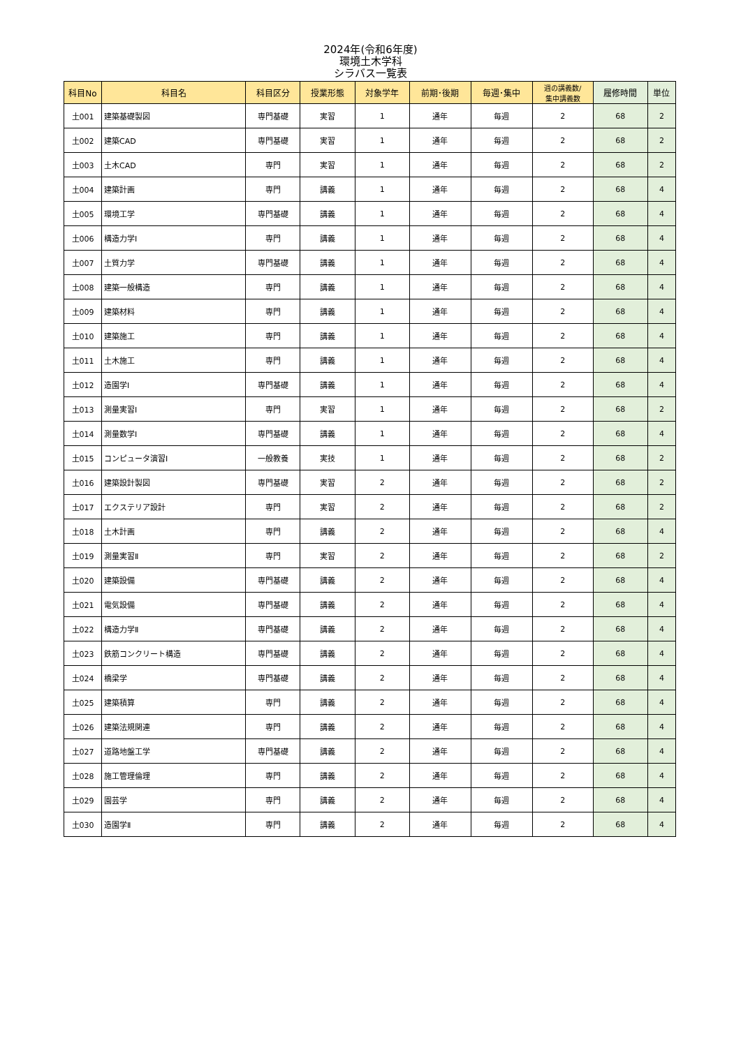2024年(令和6年度)
環境土木学科
シラバス一覧表
| 科目No | 科目名 | 科目区分 | 授業形態 | 対象学年 | 前期･後期 | 毎週･集中 | 週の講義数/ 集中講義数 | 履修時間 | 単位 |
| --- | --- | --- | --- | --- | --- | --- | --- | --- | --- |
| 土001 | 建築基礎製図 | 専門基礎 | 実習 | 1 | 通年 | 毎週 | 2 | 68 | 2 |
| 土002 | 建築CAD | 専門基礎 | 実習 | 1 | 通年 | 毎週 | 2 | 68 | 2 |
| 土003 | 土木CAD | 専門 | 実習 | 1 | 通年 | 毎週 | 2 | 68 | 2 |
| 土004 | 建築計画 | 専門 | 講義 | 1 | 通年 | 毎週 | 2 | 68 | 4 |
| 土005 | 環境工学 | 専門基礎 | 講義 | 1 | 通年 | 毎週 | 2 | 68 | 4 |
| 土006 | 構造力学Ⅰ | 専門 | 講義 | 1 | 通年 | 毎週 | 2 | 68 | 4 |
| 土007 | 土質力学 | 専門基礎 | 講義 | 1 | 通年 | 毎週 | 2 | 68 | 4 |
| 土008 | 建築一般構造 | 専門 | 講義 | 1 | 通年 | 毎週 | 2 | 68 | 4 |
| 土009 | 建築材料 | 専門 | 講義 | 1 | 通年 | 毎週 | 2 | 68 | 4 |
| 土010 | 建築施工 | 専門 | 講義 | 1 | 通年 | 毎週 | 2 | 68 | 4 |
| 土011 | 土木施工 | 専門 | 講義 | 1 | 通年 | 毎週 | 2 | 68 | 4 |
| 土012 | 造園学Ⅰ | 専門基礎 | 講義 | 1 | 通年 | 毎週 | 2 | 68 | 4 |
| 土013 | 測量実習Ⅰ | 専門 | 実習 | 1 | 通年 | 毎週 | 2 | 68 | 2 |
| 土014 | 測量数学Ⅰ | 専門基礎 | 講義 | 1 | 通年 | 毎週 | 2 | 68 | 4 |
| 土015 | コンピュータ演習Ⅰ | 一般教養 | 実技 | 1 | 通年 | 毎週 | 2 | 68 | 2 |
| 土016 | 建築設計製図 | 専門基礎 | 実習 | 2 | 通年 | 毎週 | 2 | 68 | 2 |
| 土017 | エクステリア設計 | 専門 | 実習 | 2 | 通年 | 毎週 | 2 | 68 | 2 |
| 土018 | 土木計画 | 専門 | 講義 | 2 | 通年 | 毎週 | 2 | 68 | 4 |
| 土019 | 測量実習Ⅱ | 専門 | 実習 | 2 | 通年 | 毎週 | 2 | 68 | 2 |
| 土020 | 建築設備 | 専門基礎 | 講義 | 2 | 通年 | 毎週 | 2 | 68 | 4 |
| 土021 | 電気設備 | 専門基礎 | 講義 | 2 | 通年 | 毎週 | 2 | 68 | 4 |
| 土022 | 構造力学Ⅱ | 専門基礎 | 講義 | 2 | 通年 | 毎週 | 2 | 68 | 4 |
| 土023 | 鉄筋コンクリート構造 | 専門基礎 | 講義 | 2 | 通年 | 毎週 | 2 | 68 | 4 |
| 土024 | 橋梁学 | 専門基礎 | 講義 | 2 | 通年 | 毎週 | 2 | 68 | 4 |
| 土025 | 建築積算 | 専門 | 講義 | 2 | 通年 | 毎週 | 2 | 68 | 4 |
| 土026 | 建築法規関連 | 専門 | 講義 | 2 | 通年 | 毎週 | 2 | 68 | 4 |
| 土027 | 道路地盤工学 | 専門基礎 | 講義 | 2 | 通年 | 毎週 | 2 | 68 | 4 |
| 土028 | 施工管理倫理 | 専門 | 講義 | 2 | 通年 | 毎週 | 2 | 68 | 4 |
| 土029 | 園芸学 | 専門 | 講義 | 2 | 通年 | 毎週 | 2 | 68 | 4 |
| 土030 | 造園学Ⅱ | 専門 | 講義 | 2 | 通年 | 毎週 | 2 | 68 | 4 |